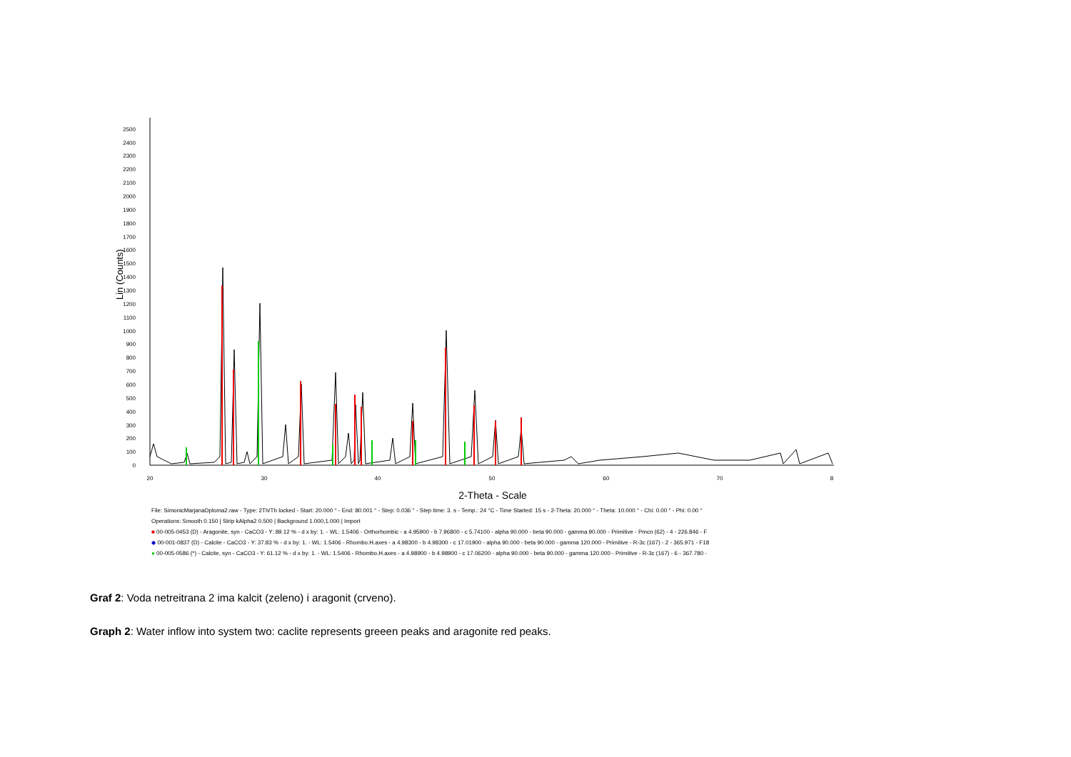0
100
200
300
400
500
600
700
800
900
1000
1100
1200
1300
1400
1500
1600
1700
1800
1900
2000
2100
2200
2300
2400
2500
20
30
40
50
60
70
8
Lin (Counts)
2-Theta - Scale
File: SimonicMarjanaDploma2.raw - Type: 2Th/Th locked - Start: 20.000 ° - End: 80.001 ° - Step: 0.036 ° - Step time: 3. s - Temp.: 24 °C - Time Started: 15 s - 2-Theta: 20.000 ° - Theta: 10.000 ° - Chi: 0.00 ° - Phi: 0.00 °
Operations: Smooth 0.150 | Strip kAlpha2 0.500 | Background 1.000,1.000 | Import
■ 00-005-0453 (D) - Aragonite, syn - CaCO3 - Y: 89.12 % - d x by: 1. - WL: 1.5406 - Orthorhombic - a 4.95900 - b 7.96800 - c 5.74100 - alpha 90.000 - beta 90.000 - gamma 90.000 - Primitive - Pmcn (62) - 4 - 226.846 - F
◆ 00-001-0837 (D) - Calcite - CaCO3 - Y: 37.83 % - d x by: 1. - WL: 1.5406 - Rhombo.H.axes - a 4.98300 - b 4.98300 - c 17.01900 - alpha 90.000 - beta 90.000 - gamma 120.000 - Primitive - R-3c (167) - 2 - 365.971 - F18
● 00-005-0586 (*) - Calcite, syn - CaCO3 - Y: 61.12 % - d x by: 1. - WL: 1.5406 - Rhombo.H.axes - a 4.98900 - b 4.98900 - c 17.06200 - alpha 90.000 - beta 90.000 - gamma 120.000 - Primitive - R-3c (167) - 6 - 367.780 -
Graf 2: Voda netreitrana 2 ima kalcit (zeleno) i aragonit (crveno).
Graph 2: Water inflow into system two: caclite represents greeen peaks and aragonite red peaks.